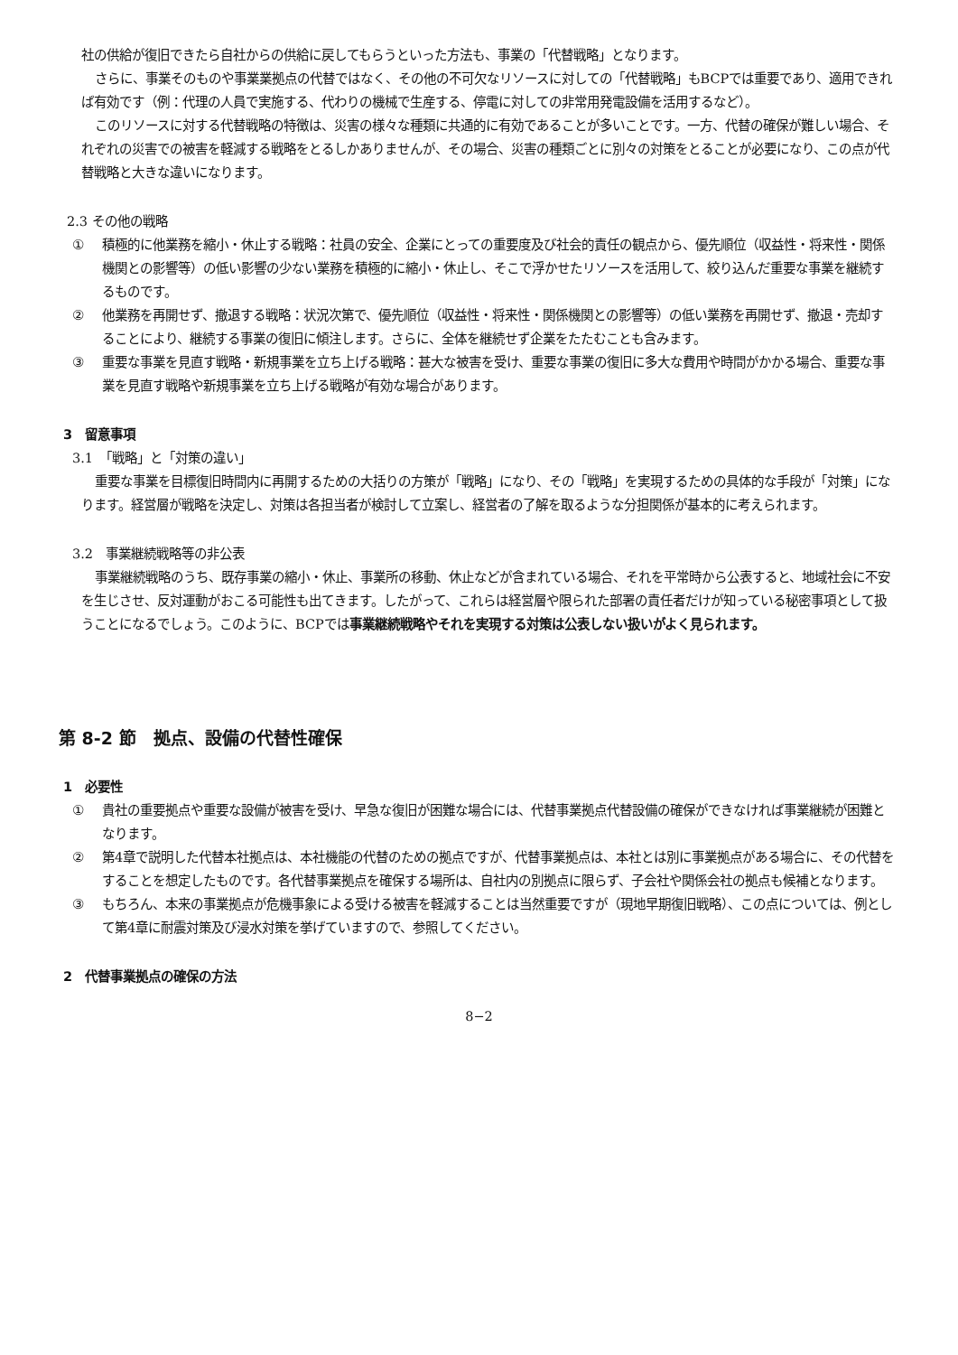社の供給が復旧できたら自社からの供給に戻してもらうといった方法も、事業の「代替戦略」となります。
さらに、事業そのものや事業業拠点の代替ではなく、その他の不可欠なリソースに対しての「代替戦略」もBCPでは重要であり、適用できれば有効です（例：代理の人員で実施する、代わりの機械で生産する、停電に対しての非常用発電設備を活用するなど）。
このリソースに対する代替戦略の特徴は、災害の様々な種類に共通的に有効であることが多いことです。一方、代替の確保が難しい場合、それぞれの災害での被害を軽減する戦略をとるしかありませんが、その場合、災害の種類ごとに別々の対策をとることが必要になり、この点が代替戦略と大きな違いになります。
2.3 その他の戦略
① 積極的に他業務を縮小・休止する戦略：社員の安全、企業にとっての重要度及び社会的責任の観点から、優先順位（収益性・将来性・関係機関との影響等）の低い影響の少ない業務を積極的に縮小・休止し、そこで浮かせたリソースを活用して、絞り込んだ重要な事業を継続するものです。
② 他業務を再開せず、撤退する戦略：状況次第で、優先順位（収益性・将来性・関係機関との影響等）の低い業務を再開せず、撤退・売却することにより、継続する事業の復旧に傾注します。さらに、全体を継続せず企業をたたむことも含みます。
③ 重要な事業を見直す戦略・新規事業を立ち上げる戦略：甚大な被害を受け、重要な事業の復旧に多大な費用や時間がかかる場合、重要な事業を見直す戦略や新規事業を立ち上げる戦略が有効な場合があります。
3　留意事項
3.1　「戦略」と「対策の違い」
重要な事業を目標復旧時間内に再開するための大括りの方策が「戦略」になり、その「戦略」を実現するための具体的な手段が「対策」になります。経営層が戦略を決定し、対策は各担当者が検討して立案し、経営者の了解を取るような分担関係が基本的に考えられます。
3.2　事業継続戦略等の非公表
事業継続戦略のうち、既存事業の縮小・休止、事業所の移動、休止などが含まれている場合、それを平常時から公表すると、地域社会に不安を生じさせ、反対運動がおこる可能性も出てきます。したがって、これらは経営層や限られた部署の責任者だけが知っている秘密事項として扱うことになるでしょう。このように、BCPでは事業継続戦略やそれを実現する対策は公表しない扱いがよく見られます。
第 8-2 節　拠点、設備の代替性確保
1　必要性
① 貴社の重要拠点や重要な設備が被害を受け、早急な復旧が困難な場合には、代替事業拠点代替設備の確保ができなければ事業継続が困難となります。
② 第4章で説明した代替本社拠点は、本社機能の代替のための拠点ですが、代替事業拠点は、本社とは別に事業拠点がある場合に、その代替をすることを想定したものです。各代替事業拠点を確保する場所は、自社内の別拠点に限らず、子会社や関係会社の拠点も候補となります。
③ もちろん、本来の事業拠点が危機事象による受ける被害を軽減することは当然重要ですが（現地早期復旧戦略）、この点については、例として第4章に耐震対策及び浸水対策を挙げていますので、参照してください。
2　代替事業拠点の確保の方法
8−2